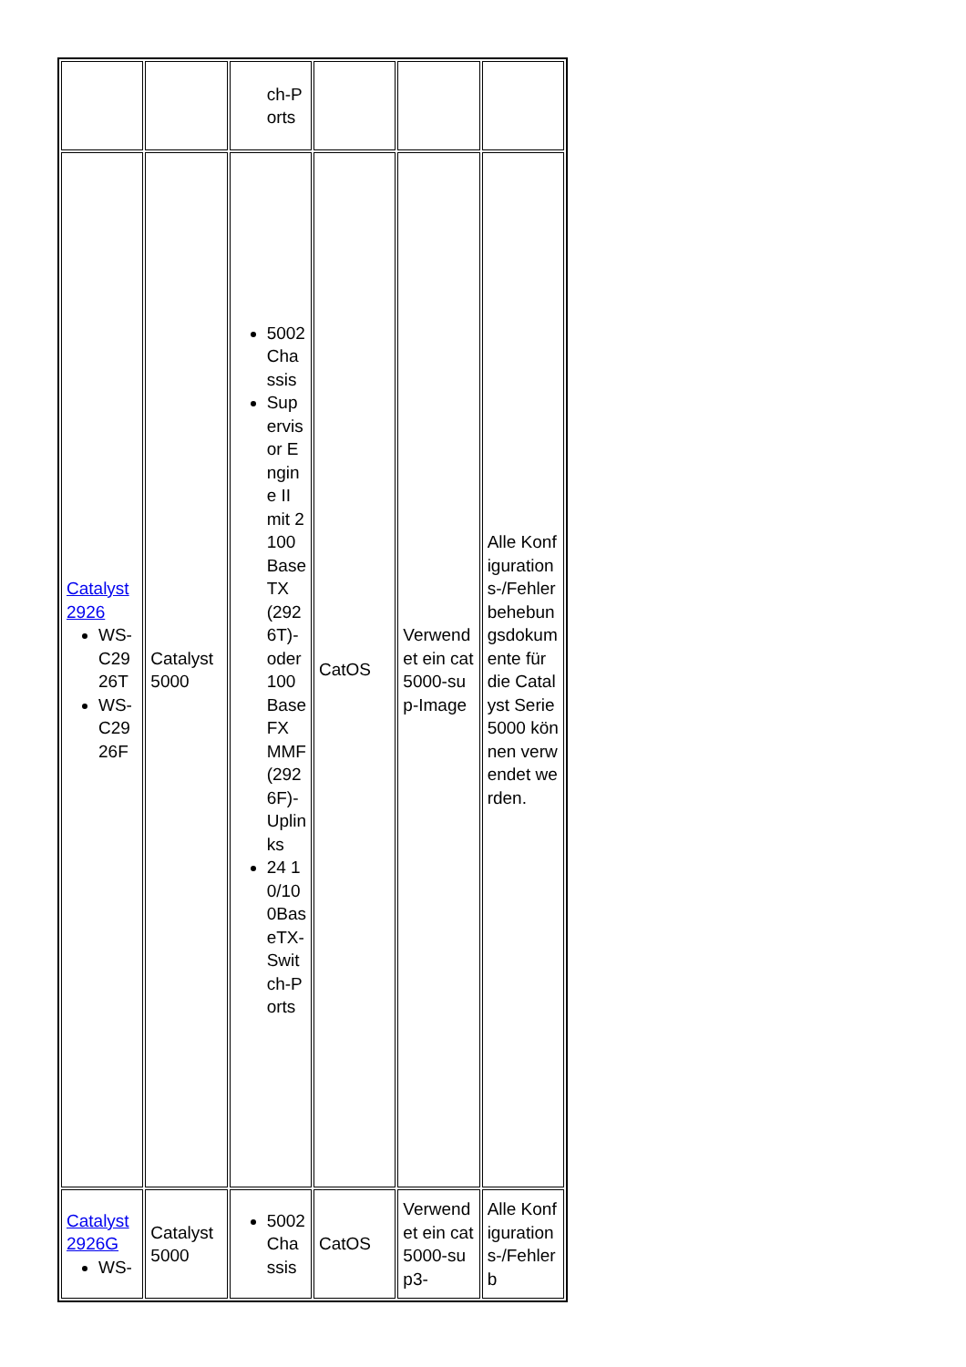| | | ch-Ports | | | |
| Catalyst 2926 WS-C2926T WS-C2926F | Catalyst 5000 | 5002 Chassis Supervisor Engine II mit 2 100BaseTX (2926T)- oder 100BaseFX MMF (2926F)-Uplinks 24 10/100BaseTX-Switch-Ports | CatOS | Verwendet ein cat5000-sup-Image | Alle Konfigurations-/Fehlerbehebungsdokumente für die Catalyst Serie 5000 können verwendet werden. |
| Catalyst 2926G WS- | Catalyst 5000 | 5002 Chassis | CatOS | Verwendet ein cat5000-sup3- | Alle Konfigurations-/Fehlerb |